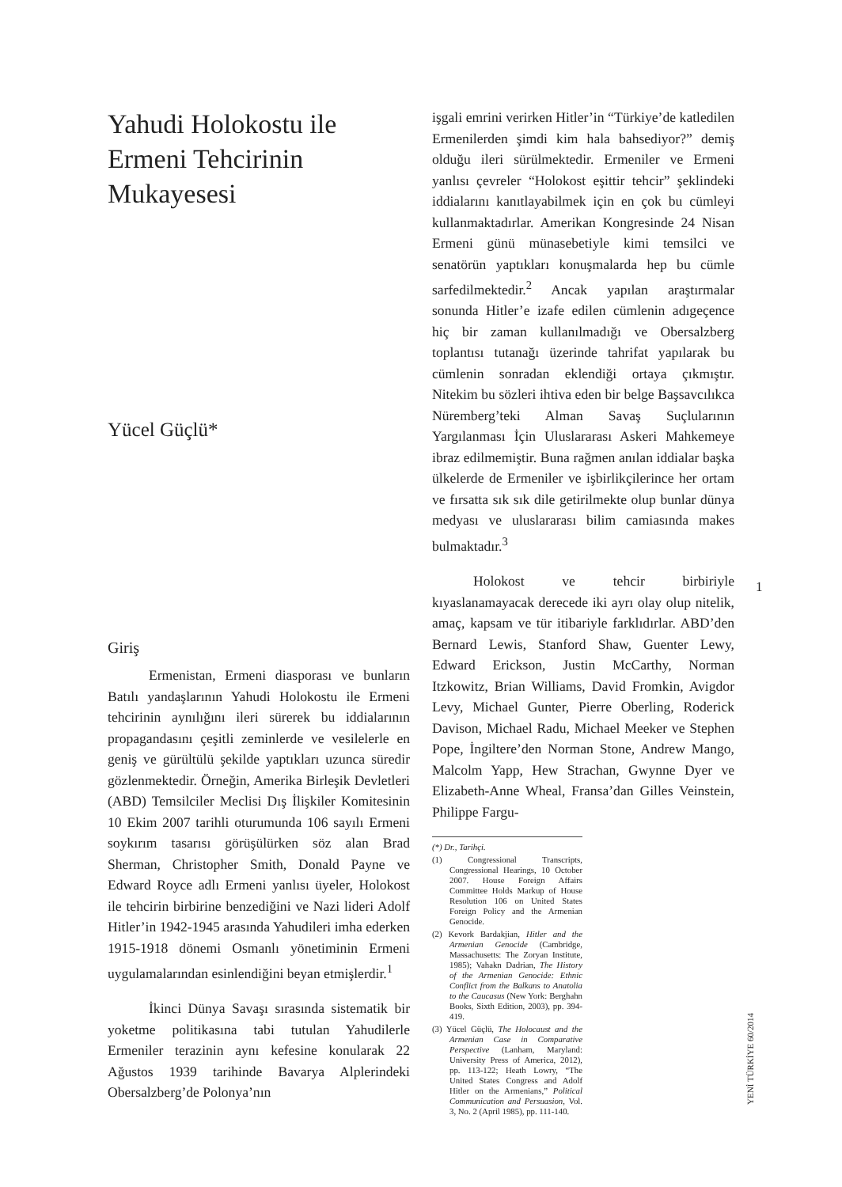Yahudi Holokostu ile Ermeni Tehcirinin Mukayesesi
Yücel Güçlü*
Giriş
Ermenistan, Ermeni diasporası ve bunların Batılı yandaşlarının Yahudi Holokostu ile Ermeni tehcirinin aynılığını ileri sürerek bu iddialarının propagandasını çeşitli zeminlerde ve vesilelerle en geniş ve gürültülü şekilde yaptıkları uzunca süredir gözlenmektedir. Örneğin, Amerika Birleşik Devletleri (ABD) Temsilciler Meclisi Dış İlişkiler Komitesinin 10 Ekim 2007 tarihli oturumunda 106 sayılı Ermeni soykırım tasarısı görüşülürken söz alan Brad Sherman, Christopher Smith, Donald Payne ve Edward Royce adlı Ermeni yanlısı üyeler, Holokost ile tehcirin birbirine benzediğini ve Nazi lideri Adolf Hitler’in 1942-1945 arasında Yahudileri imha ederken 1915-1918 dönemi Osmanlı yönetiminin Ermeni uygulamalarından esinlendiğini beyan etmişlerdir.<sup>1</sup>
İkinci Dünya Savaşı sırasında sistematik bir yoketme politikasına tabi tutulan Yahudilerle Ermeniler terazinin aynı kefesine konularak 22 Ağustos 1939 tarihinde Bavarya Alplerindeki Obersalzberg’de Polonya’nın
işgali emrini verirken Hitler’in “Türkiye’de katledilen Ermenilerden şimdi kim hala bahsediyor?” demiş olduğu ileri sürülmektedir. Ermeniler ve Ermeni yanlısı çevreler “Holokost eşittir tehcir” şeklindeki iddialarını kanıtlayabilmek için en çok bu cümleyi kullanmaktadırlar. Amerikan Kongresinde 24 Nisan Ermeni günü münasebetiyle kimi temsilci ve senatörün yaptıkları konuşmalarda hep bu cümle sarfedilmektedir.<sup>2</sup> Ancak yapılan araştırmalar sonunda Hitler’e izafe edilen cümlenin adıgeçence hiç bir zaman kullanılmadığı ve Obersalzberg toplantısı tutanağı üzerinde tahrifat yapılarak bu cümlenin sonradan eklendiği ortaya çıkmıştır. Nitekim bu sözleri ihtiva eden bir belge Başsavcılıkca Nüremberg’teki Alman Savaş Suçlularının Yargılanması İçin Uluslararası Askeri Mahkemeye ibraz edilmemiştir. Buna rağmen anılan iddialar başka ülkelerde de Ermeniler ve işbirlikçilerince her ortam ve fırsatta sık sık dile getirilmekte olup bunlar dünya medyası ve uluslararası bilim camiasında makes bulmaktadır.<sup>3</sup>
Holokost ve tehcir birbiriyle kıyaslanamayacak derecede iki ayrı olay olup nitelik, amaç, kapsam ve tür itibariyle farklıdırlar. ABD’den Bernard Lewis, Stanford Shaw, Guenter Lewy, Edward Erickson, Justin McCarthy, Norman Itzkowitz, Brian Williams, David Fromkin, Avigdor Levy, Michael Gunter, Pierre Oberling, Roderick Davison, Michael Radu, Michael Meeker ve Stephen Pope, İngiltere’den Norman Stone, Andrew Mango, Malcolm Yapp, Hew Strachan, Gwynne Dyer ve Elizabeth-Anne Wheal, Fransa’dan Gilles Veinstein, Philippe Fargu-
(*) Dr., Tarihçi.
(1) Congressional Transcripts, Congressional Hearings, 10 October 2007. House Foreign Affairs Committee Holds Markup of House Resolution 106 on United States Foreign Policy and the Armenian Genocide.
(2) Kevork Bardakjian, Hitler and the Armenian Genocide (Cambridge, Massachusetts: The Zoryan Institute, 1985); Vahakn Dadrian, The History of the Armenian Genocide: Ethnic Conflict from the Balkans to Anatolia to the Caucasus (New York: Berghahn Books, Sixth Edition, 2003), pp. 394-419.
(3) Yücel Güçlü, The Holocaust and the Armenian Case in Comparative Perspective (Lanham, Maryland: University Press of America, 2012), pp. 113-122; Heath Lowry, “The United States Congress and Adolf Hitler on the Armenians,” Political Communication and Persuasion, Vol. 3, No. 2 (April 1985), pp. 111-140.
1
YENİ TÜRKİYE 60/2014